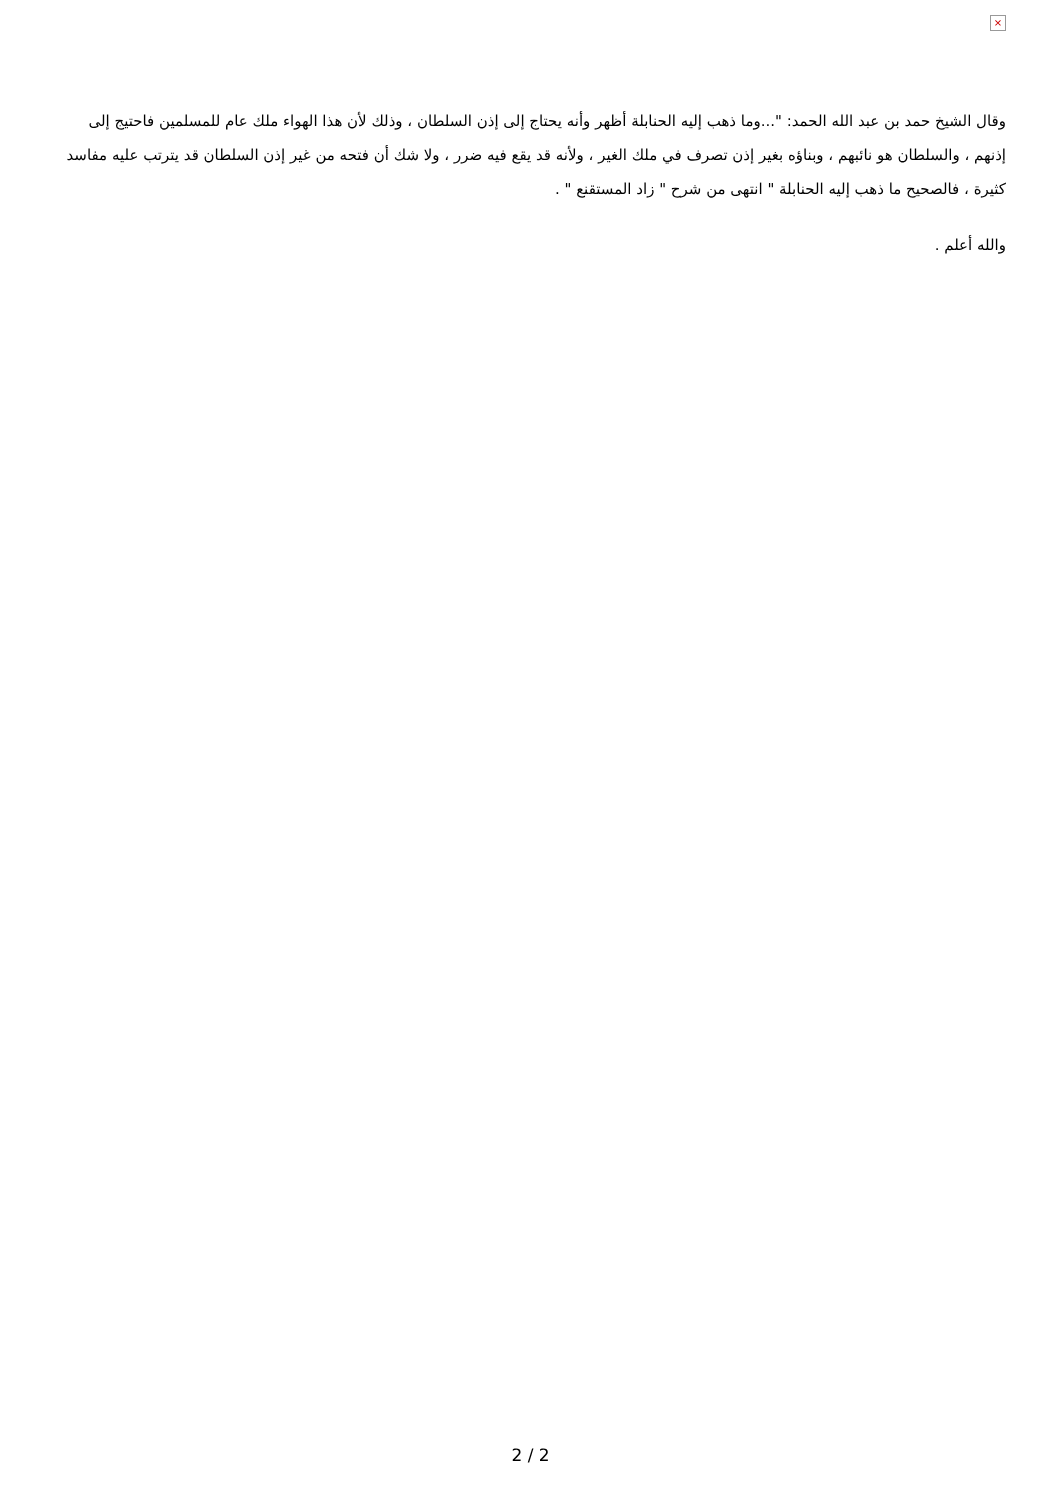×
وقال الشيخ حمد بن عبد الله الحمد: "...وما ذهب إليه الحنابلة أظهر وأنه يحتاج إلى إذن السلطان ، وذلك لأن هذا الهواء ملك عام للمسلمين فاحتيج إلى إذنهم ، والسلطان هو نائبهم ، وبناؤه بغير إذن تصرف في ملك الغير ، ولأنه قد يقع فيه ضرر ، ولا شك أن فتحه من غير إذن السلطان قد يترتب عليه مفاسد كثيرة ، فالصحيح ما ذهب إليه الحنابلة " انتهى من شرح " زاد المستقنع " .
والله أعلم .
2 / 2